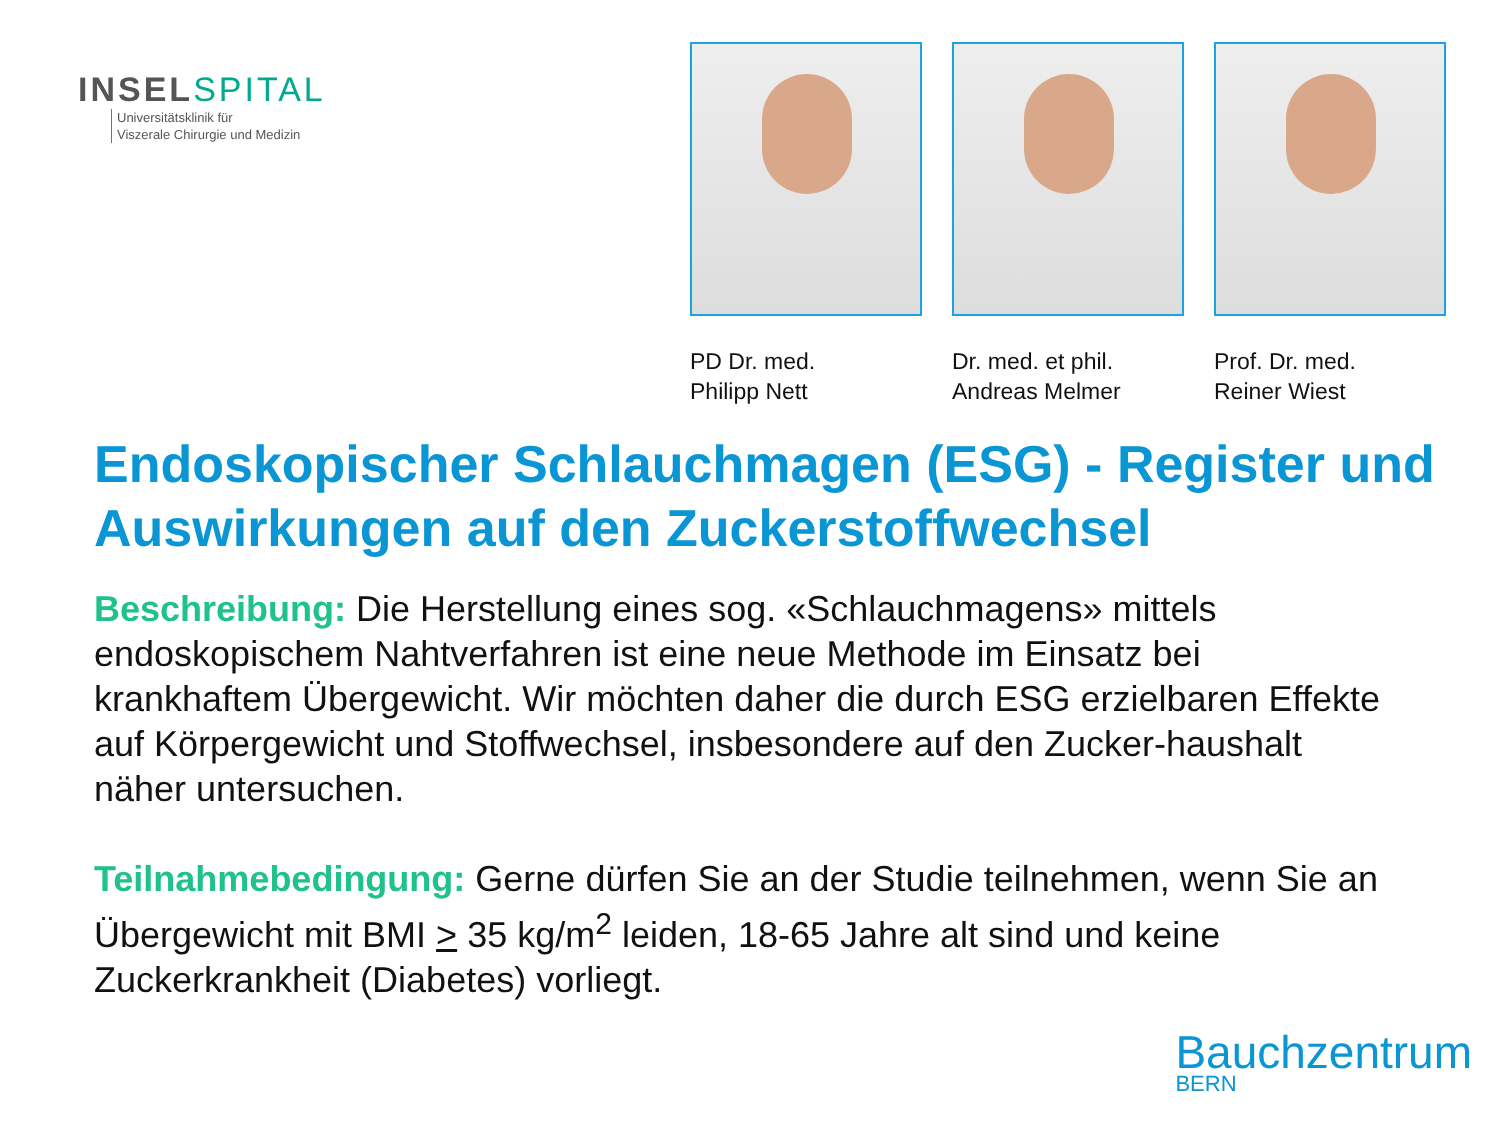INSELSPITAL
Universitätsklinik für
Viszerale Chirurgie und Medizin
PD Dr. med.
Philipp Nett
Dr. med. et phil.
Andreas Melmer
Prof. Dr. med.
Reiner Wiest
Endoskopischer Schlauchmagen (ESG) - Register und Auswirkungen auf den Zuckerstoffwechsel
Beschreibung: Die Herstellung eines sog. «Schlauchmagens» mittels endoskopischem Nahtverfahren ist eine neue Methode im Einsatz bei krankhaftem Übergewicht. Wir möchten daher die durch ESG erzielbaren Effekte auf Körpergewicht und Stoffwechsel, insbesondere auf den Zucker-haushalt näher untersuchen.
Teilnahmebedingung: Gerne dürfen Sie an der Studie teilnehmen, wenn Sie an Übergewicht mit BMI > 35 kg/m<sup>2</sup> leiden, 18-65 Jahre alt sind und keine Zuckerkrankheit (Diabetes) vorliegt.
Bauchzentrum
BERN